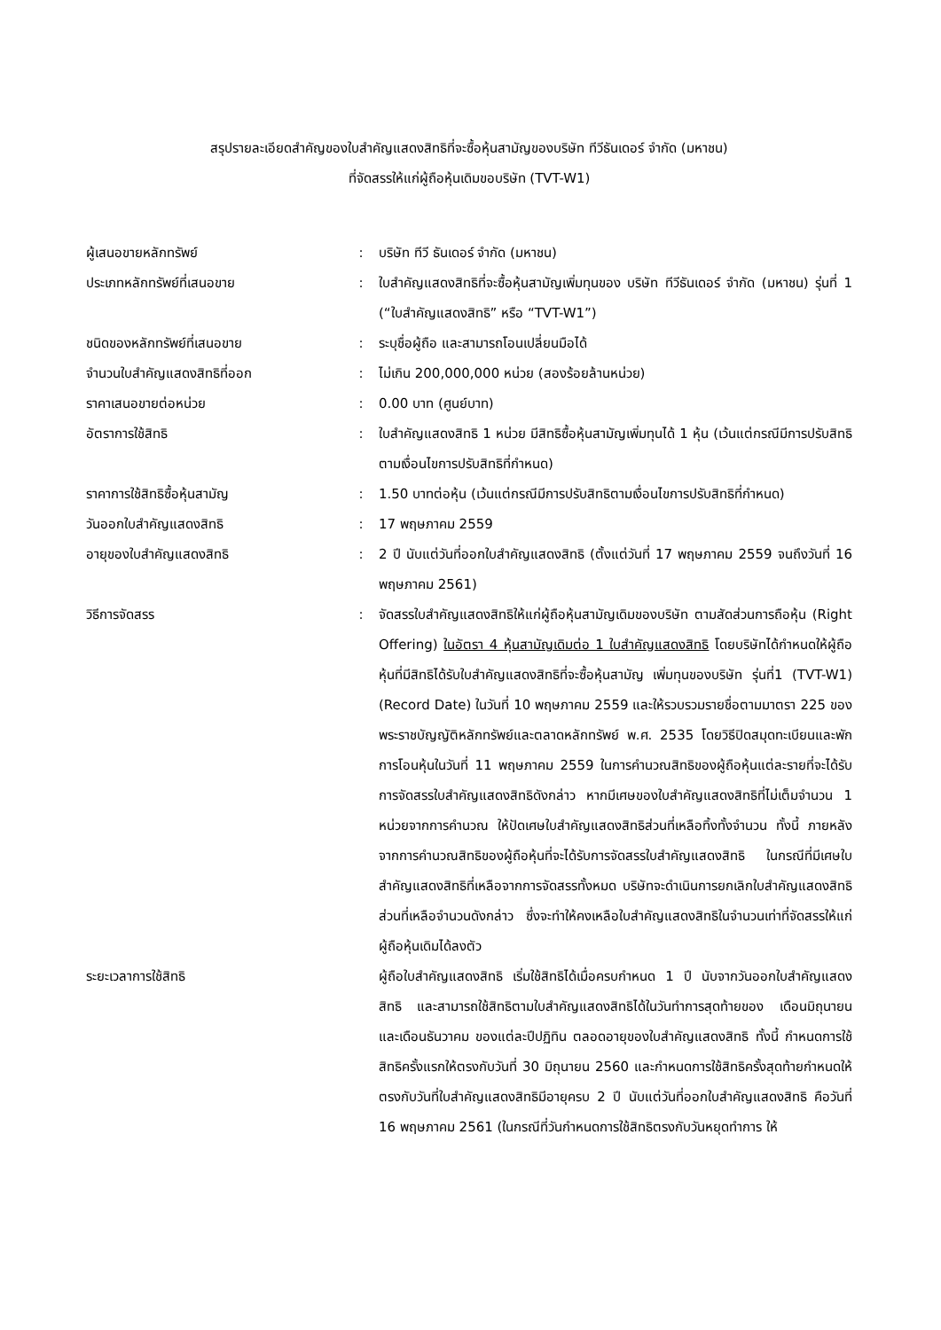สรุปรายละเอียดสำคัญของใบสำคัญแสดงสิทธิที่จะซื้อหุ้นสามัญของบริษัท ทีวีธันเดอร์ จำกัด (มหาชน)
ที่จัดสรรให้แก่ผู้ถือหุ้นเดิมขอบริษัท (TVT-W1)
| ผู้เสนอขายหลักทรัพย์ | : | บริษัท ทีวี ธันเดอร์ จำกัด (มหาชน) |
| ประเภทหลักทรัพย์ที่เสนอขาย | : | ใบสำคัญแสดงสิทธิที่จะซื้อหุ้นสามัญเพิ่มทุนของ บริษัท ทีวีธันเดอร์ จำกัด (มหาชน) รุ่นที่ 1 (“ใบสำคัญแสดงสิทธิ” หรือ “TVT-W1”) |
| ชนิดของหลักทรัพย์ที่เสนอขาย | : | ระบุชื่อผู้ถือ และสามารถโอนเปลี่ยนมือได้ |
| จำนวนใบสำคัญแสดงสิทธิที่ออก | : | ไม่เกิน 200,000,000 หน่วย (สองร้อยล้านหน่วย) |
| ราคาเสนอขายต่อหน่วย | : | 0.00 บาท (ศูนย์บาท) |
| อัตราการใช้สิทธิ | : | ใบสำคัญแสดงสิทธิ 1 หน่วย มีสิทธิซื้อหุ้นสามัญเพิ่มทุนได้ 1 หุ้น (เว้นแต่กรณีมีการปรับสิทธิตามเงื่อนไขการปรับสิทธิที่กำหนด) |
| ราคาการใช้สิทธิซื้อหุ้นสามัญ | : | 1.50 บาทต่อหุ้น (เว้นแต่กรณีมีการปรับสิทธิตามเงื่อนไขการปรับสิทธิที่กำหนด) |
| วันออกใบสำคัญแสดงสิทธิ | : | 17 พฤษภาคม 2559 |
| อายุของใบสำคัญแสดงสิทธิ | : | 2 ปี นับแต่วันที่ออกใบสำคัญแสดงสิทธิ (ตั้งแต่วันที่ 17 พฤษภาคม 2559 จนถึงวันที่ 16 พฤษภาคม 2561) |
| วิธีการจัดสรร | : | จัดสรรใบสำคัญแสดงสิทธิให้แก่ผู้ถือหุ้นสามัญเดิมของบริษัท ตามสัดส่วนการถือหุ้น (Right Offering) ในอัตรา 4 หุ้นสามัญเดิมต่อ 1 ใบสำคัญแสดงสิทธิ โดยบริษัทได้กำหนดให้ผู้ถือหุ้นที่มีสิทธิได้รับใบสำคัญแสดงสิทธิที่จะซื้อหุ้นสามัญ เพิ่มทุนของบริษัท รุ่นที่1 (TVT-W1) (Record Date) ในวันที่ 10 พฤษภาคม 2559 และให้รวบรวมรายชื่อตามมาตรา 225 ของพระราชบัญญัติหลักทรัพย์และตลาดหลักทรัพย์ พ.ศ. 2535 โดยวิธีปิดสมุดทะเบียนและพักการโอนหุ้นในวันที่ 11 พฤษภาคม 2559 ในการคำนวณสิทธิของผู้ถือหุ้นแต่ละรายที่จะได้รับการจัดสรรใบสำคัญแสดงสิทธิดังกล่าว หากมีเศษของใบสำคัญแสดงสิทธิที่ไม่เต็มจำนวน 1 หน่วยจากการคำนวณ ให้ปัดเศษใบสำคัญแสดงสิทธิส่วนที่เหลือทิ้งทั้งจำนวน ทั้งนี้ ภายหลังจากการคำนวณสิทธิของผู้ถือหุ้นที่จะได้รับการจัดสรรใบสำคัญแสดงสิทธิ ในกรณีที่มีเศษใบสำคัญแสดงสิทธิที่เหลือจากการจัดสรรทั้งหมด บริษัทจะดำเนินการยกเลิกใบสำคัญแสดงสิทธิส่วนที่เหลือจำนวนดังกล่าว ซึ่งจะทำให้คงเหลือใบสำคัญแสดงสิทธิในจำนวนเท่าที่จัดสรรให้แก่ผู้ถือหุ้นเดิมได้ลงตัว |
| ระยะเวลาการใช้สิทธิ | | ผู้ถือใบสำคัญแสดงสิทธิ เริ่มใช้สิทธิได้เมื่อครบกำหนด 1 ปี นับจากวันออกใบสำคัญแสดงสิทธิ และสามารถใช้สิทธิตามใบสำคัญแสดงสิทธิได้ในวันทำการสุดท้ายของ เดือนมิถุนายน และเดือนธันวาคม ของแต่ละปีปฏิทิน ตลอดอายุของใบสำคัญแสดงสิทธิ ทั้งนี้ กำหนดการใช้สิทธิครั้งแรกให้ตรงกับวันที่ 30 มิถุนายน 2560 และกำหนดการใช้สิทธิครั้งสุดท้ายกำหนดให้ตรงกับวันที่ใบสำคัญแสดงสิทธิมีอายุครบ 2 ปี นับแต่วันที่ออกใบสำคัญแสดงสิทธิ คือวันที่ 16 พฤษภาคม 2561 (ในกรณีที่วันกำหนดการใช้สิทธิตรงกับวันหยุดทำการ ให้ |